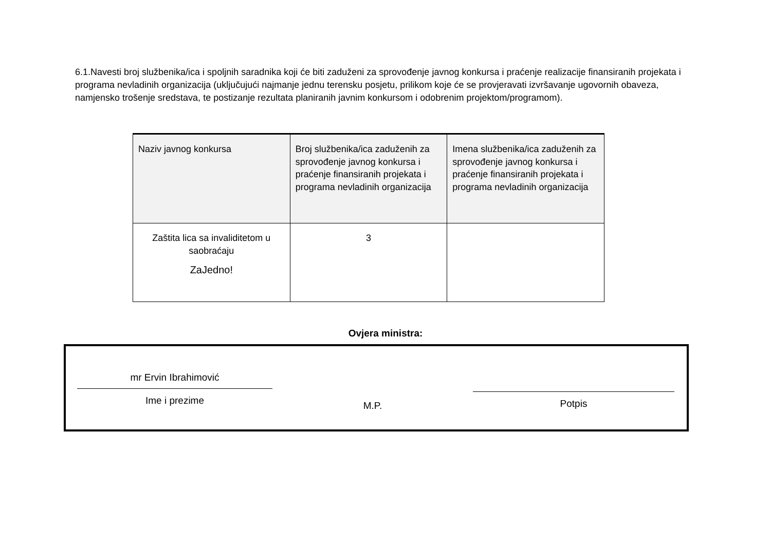6.1.Navesti broj službenika/ica i spoljnih saradnika koji će biti zaduženi za sprovođenje javnog konkursa i praćenje realizacije finansiranih projekata i programa nevladinih organizacija (uključujući najmanje jednu terensku posjetu, prilikom koje će se provjeravati izvršavanje ugovornih obaveza, namjensko trošenje sredstava, te postizanje rezultata planiranih javnim konkursom i odobrenim projektom/programom).
| Naziv javnog konkursa | Broj službenika/ica zaduženih za sprovođenje javnog konkursa i praćenje finansiranih projekata i programa nevladinih organizacija | Imena službenika/ica zaduženih za sprovođenje javnog konkursa i praćenje finansiranih projekata i programa nevladinih organizacija |
| --- | --- | --- |
| Zaštita lica sa invaliditetom u saobraćaju ZaJedno! | 3 | |
Ovjera ministra:
mr Ervin Ibrahimović
Ime i prezime
M.P.
Potpis